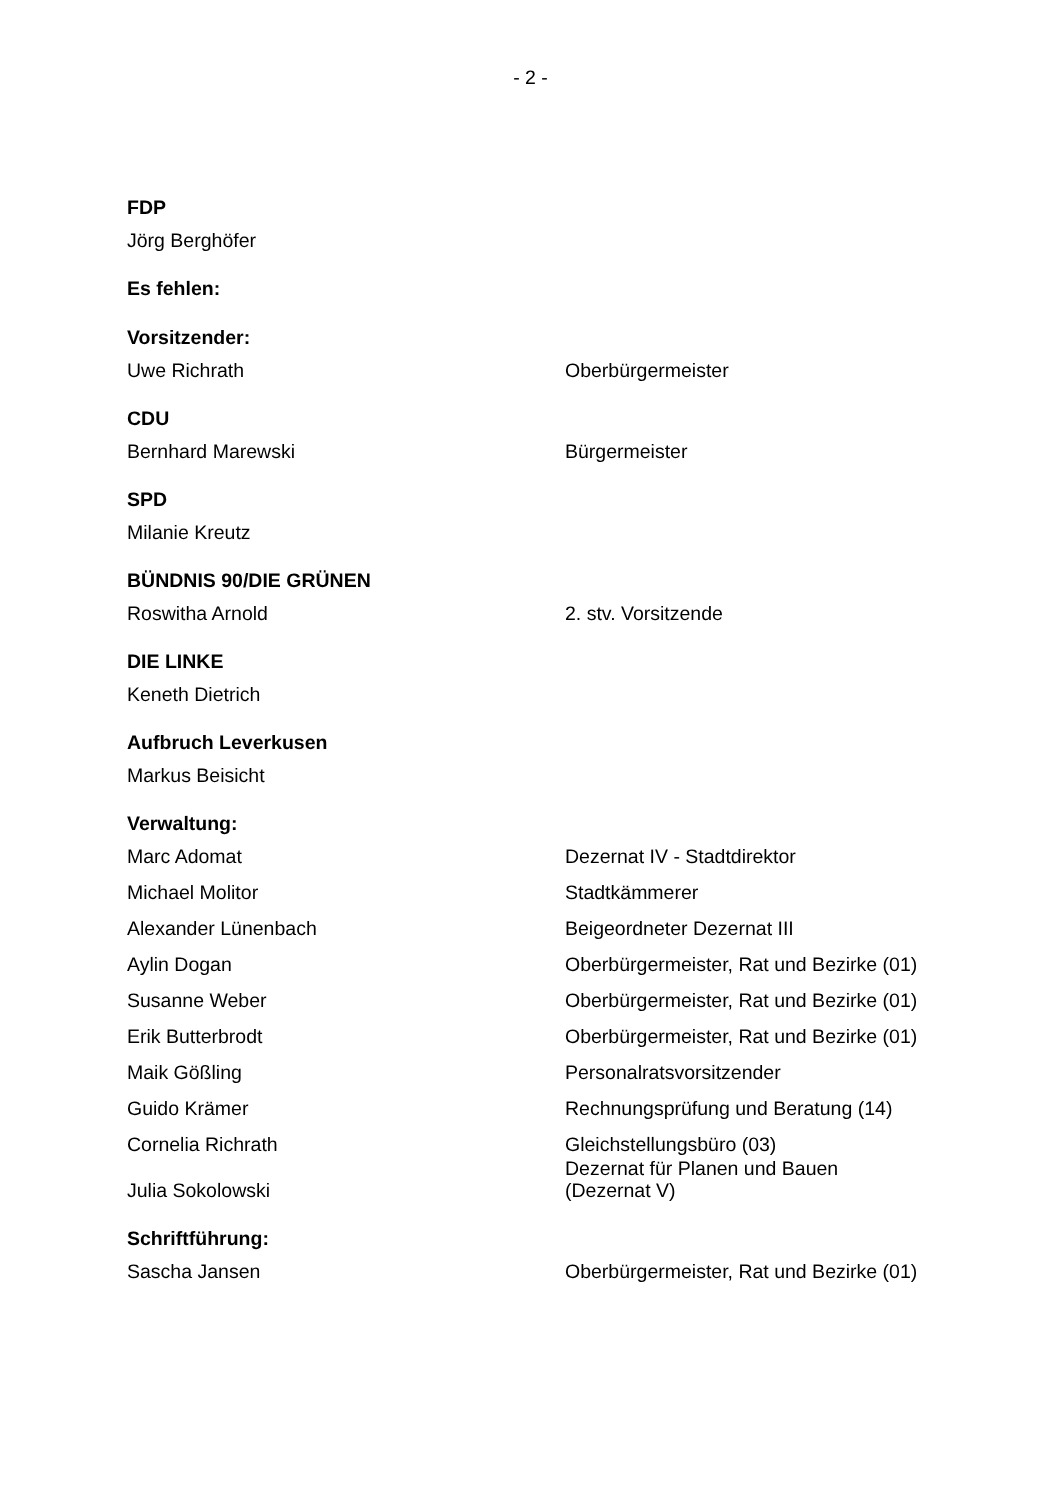- 2 -
FDP
Jörg Berghöfer
Es fehlen:
Vorsitzender:
Uwe Richrath Oberbürgermeister
CDU
Bernhard Marewski Bürgermeister
SPD
Milanie Kreutz
BÜNDNIS 90/DIE GRÜNEN
Roswitha Arnold 2. stv. Vorsitzende
DIE LINKE
Keneth Dietrich
Aufbruch Leverkusen
Markus Beisicht
Verwaltung:
Marc Adomat Dezernat IV - Stadtdirektor
Michael Molitor Stadtkämmerer
Alexander Lünenbach Beigeordneter Dezernat III
Aylin Dogan Oberbürgermeister, Rat und Bezirke (01)
Susanne Weber Oberbürgermeister, Rat und Bezirke (01)
Erik Butterbrodt Oberbürgermeister, Rat und Bezirke (01)
Maik Gößling Personalratsvorsitzender
Guido Krämer Rechnungsprüfung und Beratung (14)
Cornelia Richrath Gleichstellungsbüro (03)
Julia Sokolowski
Dezernat für Planen und Bauen
(Dezernat V)
Schriftführung:
Sascha Jansen Oberbürgermeister, Rat und Bezirke (01)